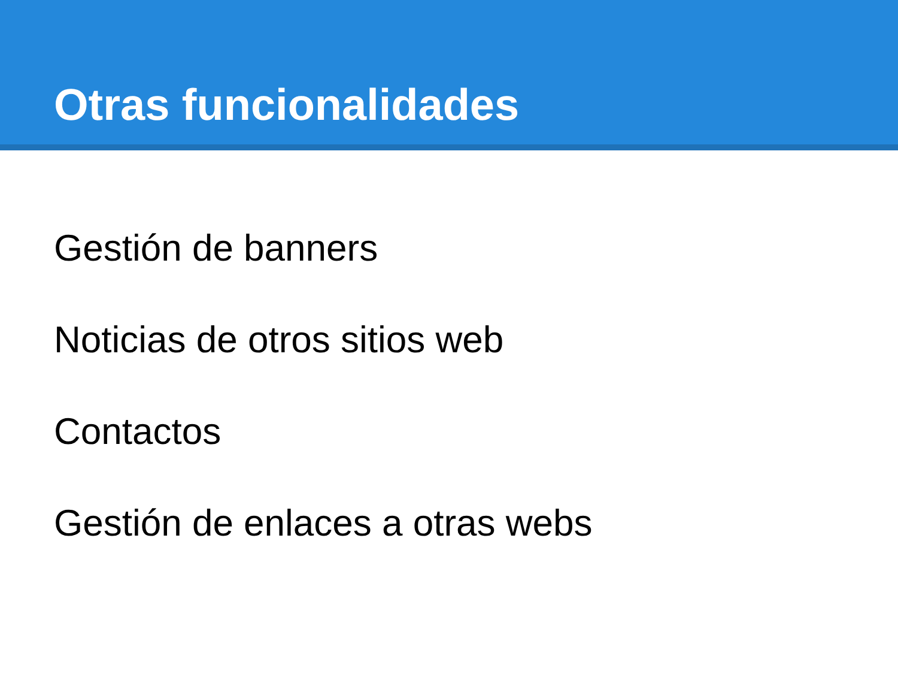Otras funcionalidades
Gestión de banners
Noticias de otros sitios web
Contactos
Gestión de enlaces a otras webs